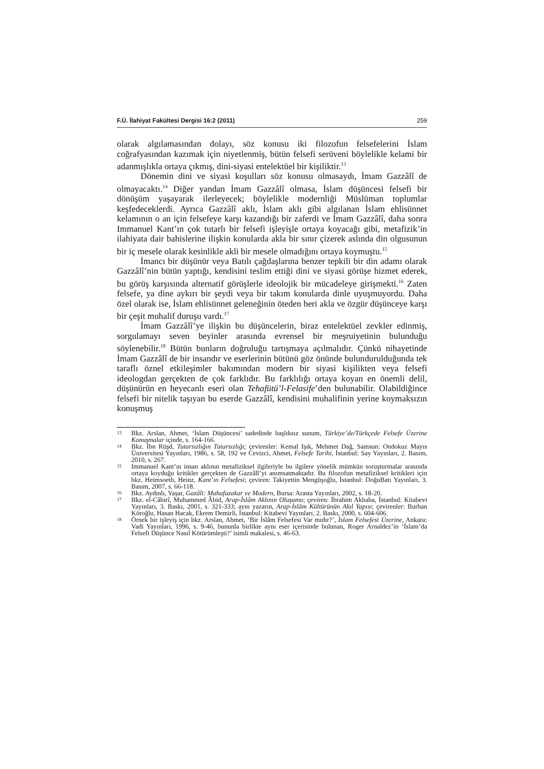F.Ü. İlahiyat Fakültesi Dergisi 16:2 (2011) 259
olarak algılamasından dolayı, söz konusu iki filozofun felsefelerini İslam coğrafyasından kazımak için niyetlenmiş, bütün felsefi serüveni böylelikle kelami bir adanmışlıkla ortaya çıkmış, dini-siyasi entelektüel bir kişiliktir.<sup>13</sup>
Dönemin dini ve siyasi koşulları söz konusu olmasaydı, İmam Gazzâlî de olmayacaktı.<sup>14</sup> Diğer yandan İmam Gazzâlî olmasa, İslam düşüncesi felsefi bir dönüşüm yaşayarak ilerleyecek; böylelikle modernliği Müslüman toplumlar keşfedeceklerdi. Ayrıca Gazzâlî aklı, İslam aklı gibi algılanan İslam ehlisünnet kelamının o an için felsefeye karşı kazandığı bir zaferdi ve İmam Gazzâlî, daha sonra Immanuel Kant’ın çok tutarlı bir felsefi işleyişle ortaya koyacağı gibi, metafizik’in ilahiyata dair bahislerine ilişkin konularda akla bir sınır çizerek aslında din olgusunun bir iç mesele olarak kesinlikle akli bir mesele olmadığını ortaya koymuştu.<sup>15</sup>
İmancı bir düşünür veya Batılı çağdaşlarına benzer tepkili bir din adamı olarak Gazzâlî’nin bütün yaptığı, kendisini teslim ettiği dini ve siyasi görüşe hizmet ederek, bu görüş karşısında alternatif görüşlerle ideolojik bir mücadeleye girişmekti.<sup>16</sup> Zaten felsefe, ya dine aykırı bir şeydi veya bir takım konularda dinle uyuşmuyordu. Daha özel olarak ise, İslam ehlisünnet geleneğinin öteden beri akla ve özgür düşünceye karşı bir çeşit muhalif duruşu vardı.<sup>17</sup>
İmam Gazzâlî’ye ilişkin bu düşüncelerin, biraz entelektüel zevkler edinmiş, sorgulamayı seven beyinler arasında evrensel bir meşruiyetinin bulunduğu söylenebilir.<sup>18</sup> Bütün bunların doğruluğu tartışmaya açılmalıdır. Çünkü nihayetinde İmam Gazzâlî de bir insandır ve eserlerinin bütünü göz önünde bulundurulduğunda tek taraflı öznel etkileşimler bakımından modern bir siyasi kişilikten veya felsefi ideologdan gerçekten de çok farklıdır. Bu farklılığı ortaya koyan en önemli delil, düşünürün en heyecanlı eseri olan Tehafütü’l-Felasife’den bulunabilir. Olabildiğince felsefi bir nitelik taşıyan bu eserde Gazzâlî, kendisini muhalifinin yerine koymaksızın konuşmuş
13 Bkz. Arslan, Ahmet, ‘İslam Düşüncesi’ sadedinde başlıksız sunum, Türkiye’de/Türkçede Felsefe Üzerine Konuşmalar içinde, s. 164-166.
14 Bkz. İbn Rüşd, Tutarsızlığın Tutarsızlığı; çevirenler: Kemal Işık, Mehmet Dağ, Samsun: Ondokuz Mayıs Üniversitesi Yayınları, 1986, s. 58, 192 ve Cevizci, Ahmet, Felsefe Tarihi, İstanbul: Say Yayınları, 2. Basım, 2010, s. 267.
15 Immanuel Kant’ın insan aklının metafiziksel ilgileriyle bu ilgilere yönelik mümkün soruşturmalar arasında ortaya koyduğu kritikler gerçekten de Gazzâlî’yi anımsatmaktadır. Bu filozofun metafiziksel kritikleri için bkz. Heimsoeth, Heinz, Kant’ın Felsefesi; çeviren: Takiyettin Mengüşoğlu, İstanbul: DoğuBatı Yayınları, 3. Basım, 2007, s. 66-118.
16 Bkz. Aydınlı, Yaşar, Gazâli: Muhafazakar ve Modern, Bursa: Arasta Yayınları, 2002, s. 18-20.
17 Bkz. el-Câbirî, Muhammed Âbid, Arap-İslâm Aklının Oluşumu; çeviren: İbrahim Akbaba, İstanbul: Kitabevi Yayınları, 3. Baskı, 2001, s. 321-333; aynı yazarın, Arap-İslâm Kültürünün Akıl Yapısı; çevirenler: Burhan Köroğlu, Hasan Hacak, Ekrem Demirli, İstanbul: Kitabevi Yayınları, 2. Baskı, 2000, s. 604-606.
18 Örnek bir işleyiş için bkz. Arslan, Ahmet, ‘Bir İslâm Felsefesi Var mıdır?’, İslam Felsefesi Üzerine, Ankara: Vadi Yayınları, 1996, s. 9-46, bununla birlikte aynı eser içerisinde bulunan, Roger Arnaldez’in ‘İslam’da Felsefi Düşünce Nasıl Kötürümleşti?’ isimli makalesi, s. 46-63.